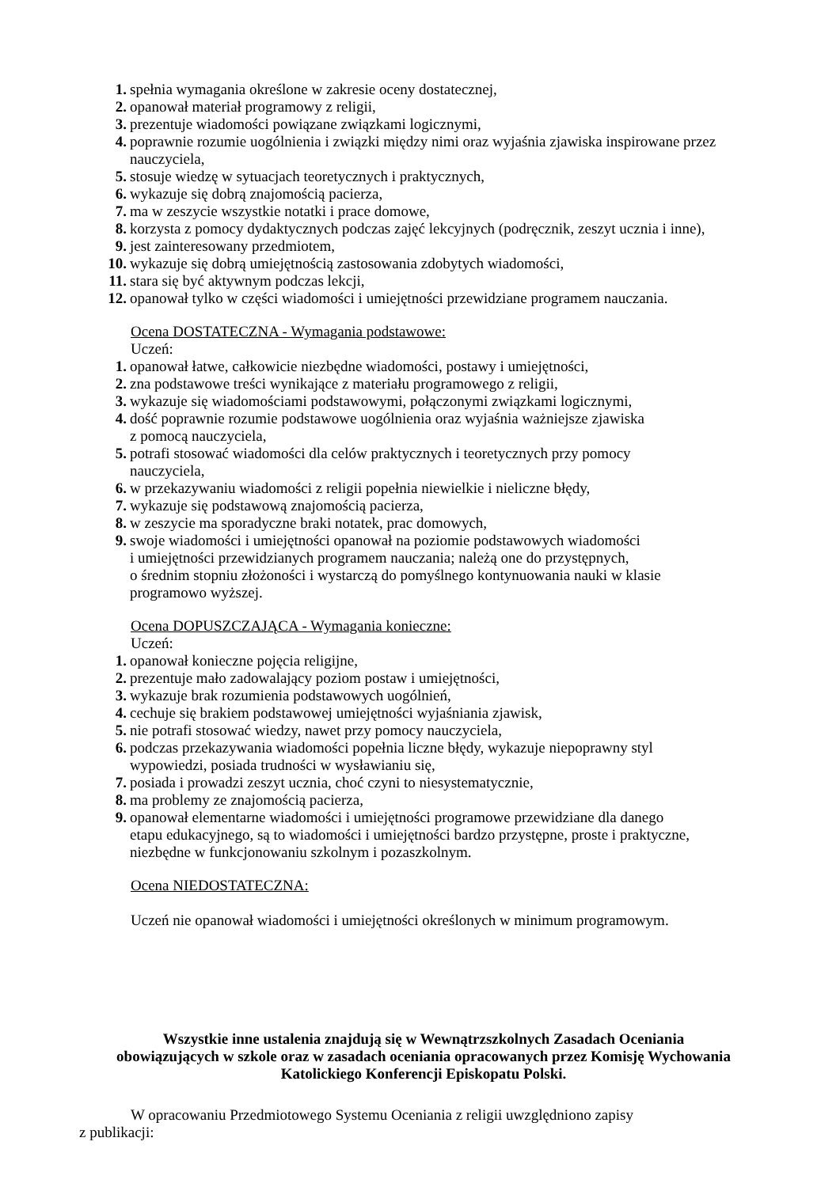1. spełnia wymagania określone w zakresie oceny dostatecznej,
2. opanował materiał programowy z religii,
3. prezentuje wiadomości powiązane związkami logicznymi,
4. poprawnie rozumie uogólnienia i związki między nimi oraz wyjaśnia zjawiska inspirowane przez nauczyciela,
5. stosuje wiedzę w sytuacjach teoretycznych i praktycznych,
6. wykazuje się dobrą znajomością pacierza,
7. ma w zeszycie wszystkie notatki i prace domowe,
8. korzysta z pomocy dydaktycznych podczas zajęć lekcyjnych (podręcznik, zeszyt ucznia i inne),
9. jest zainteresowany przedmiotem,
10. wykazuje się dobrą umiejętnością zastosowania zdobytych wiadomości,
11. stara się być aktywnym podczas lekcji,
12. opanował tylko w części wiadomości i umiejętności przewidziane programem nauczania.
Ocena DOSTATECZNA - Wymagania podstawowe:
Uczeń:
1. opanował łatwe, całkowicie niezbędne wiadomości, postawy i umiejętności,
2. zna podstawowe treści wynikające z materiału programowego z religii,
3. wykazuje się wiadomościami podstawowymi, połączonymi związkami logicznymi,
4. dość poprawnie rozumie podstawowe uogólnienia oraz wyjaśnia ważniejsze zjawiska
z pomocą nauczyciela,
5. potrafi stosować wiadomości dla celów praktycznych i teoretycznych przy pomocy
nauczyciela,
6. w przekazywaniu wiadomości z religii popełnia niewielkie i nieliczne błędy,
7. wykazuje się podstawową znajomością pacierza,
8. w zeszycie ma sporadyczne braki notatek, prac domowych,
9. swoje wiadomości i umiejętności opanował na poziomie podstawowych wiadomości
i umiejętności przewidzianych programem nauczania; należą one do przystępnych,
o średnim stopniu złożoności i wystarczą do pomyślnego kontynuowania nauki w klasie
programowo wyższej.
Ocena DOPUSZCZAJĄCA - Wymagania konieczne:
Uczeń:
1. opanował konieczne pojęcia religijne,
2. prezentuje mało zadowalający poziom postaw i umiejętności,
3. wykazuje brak rozumienia podstawowych uogólnień,
4. cechuje się brakiem podstawowej umiejętności wyjaśniania zjawisk,
5. nie potrafi stosować wiedzy, nawet przy pomocy nauczyciela,
6. podczas przekazywania wiadomości popełnia liczne błędy, wykazuje niepoprawny styl
wypowiedzi, posiada trudności w wysławianiu się,
7. posiada i prowadzi zeszyt ucznia, choć czyni to niesystematycznie,
8. ma problemy ze znajomością pacierza,
9. opanował elementarne wiadomości i umiejętności programowe przewidziane dla danego
etapu edukacyjnego, są to wiadomości i umiejętności bardzo przystępne, proste i praktyczne,
niezbędne w funkcjonowaniu szkolnym i pozaszkolnym.
Ocena NIEDOSTATECZNA:
Uczeń nie opanował wiadomości i umiejętności określonych w minimum programowym.
Wszystkie inne ustalenia znajdują się w Wewnątrzszkolnych Zasadach Oceniania obowiązujących w szkole oraz w zasadach oceniania opracowanych przez Komisję Wychowania Katolickiego Konferencji Episkopatu Polski.
W opracowaniu Przedmiotowego Systemu Oceniania z religii uwzględniono zapisy
z publikacji: